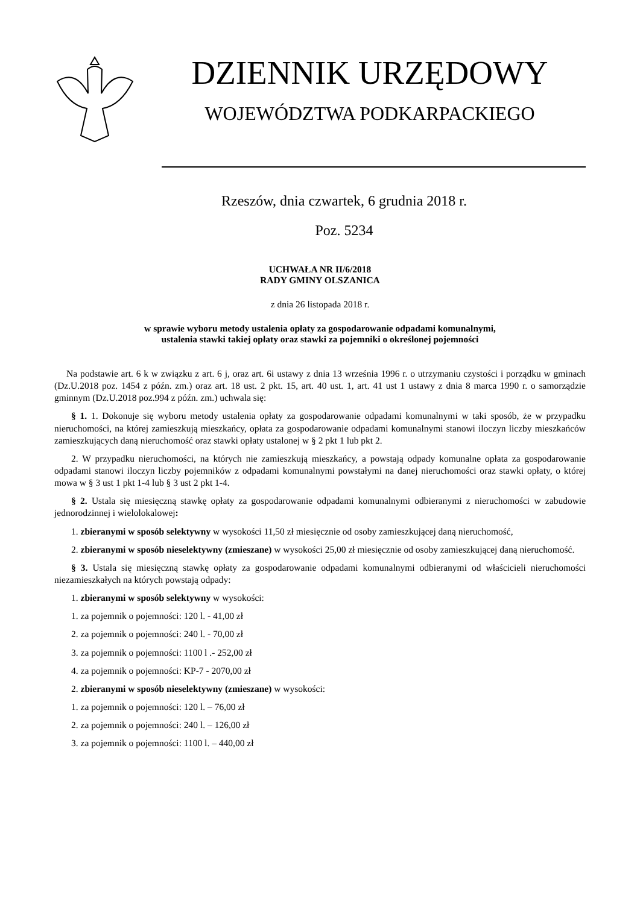DZIENNIK URZĘDOWY
WOJEWÓDZTWA PODKARPACKIEGO
Rzeszów, dnia czwartek, 6 grudnia 2018 r.
Poz. 5234
UCHWAŁA NR II/6/2018
RADY GMINY OLSZANICA
z dnia 26 listopada 2018 r.
w sprawie wyboru metody ustalenia opłaty za gospodarowanie odpadami komunalnymi,
ustalenia stawki takiej opłaty oraz stawki za pojemniki o określonej pojemności
Na podstawie art. 6 k w związku z art. 6 j, oraz art. 6i ustawy z dnia 13 września 1996 r. o utrzymaniu czystości i porządku w gminach (Dz.U.2018 poz. 1454 z późn. zm.) oraz art. 18 ust. 2 pkt. 15, art. 40 ust. 1, art. 41 ust 1 ustawy z dnia 8 marca 1990 r. o samorządzie gminnym (Dz.U.2018 poz.994 z późn. zm.) uchwala się:
§ 1. 1. Dokonuje się wyboru metody ustalenia opłaty za gospodarowanie odpadami komunalnymi w taki sposób, że w przypadku nieruchomości, na której zamieszkują mieszkańcy, opłata za gospodarowanie odpadami komunalnymi stanowi iloczyn liczby mieszkańców zamieszkujących daną nieruchomość oraz stawki opłaty ustalonej w § 2 pkt 1 lub pkt 2.
2. W przypadku nieruchomości, na których nie zamieszkują mieszkańcy, a powstają odpady komunalne opłata za gospodarowanie odpadami stanowi iloczyn liczby pojemników z odpadami komunalnymi powstałymi na danej nieruchomości oraz stawki opłaty, o której mowa w § 3 ust 1 pkt 1-4 lub § 3 ust 2 pkt 1-4.
§ 2. Ustala się miesięczną stawkę opłaty za gospodarowanie odpadami komunalnymi odbieranymi z nieruchomości w zabudowie jednorodzinnej i wielolokalowej:
1. zbieranymi w sposób selektywny w wysokości 11,50 zł miesięcznie od osoby zamieszkującej daną nieruchomość,
2. zbieranymi w sposób nieselektywny (zmieszane) w wysokości 25,00 zł miesięcznie od osoby zamieszkującej daną nieruchomość.
§ 3. Ustala się miesięczną stawkę opłaty za gospodarowanie odpadami komunalnymi odbieranymi od właścicieli nieruchomości niezamieszkałych na których powstają odpady:
1. zbieranymi w sposób selektywny w wysokości:
1. za pojemnik o pojemności: 120 l. - 41,00 zł
2. za pojemnik o pojemności: 240 l. - 70,00 zł
3. za pojemnik o pojemności: 1100 l .- 252,00 zł
4. za pojemnik o pojemności: KP-7 - 2070,00 zł
2. zbieranymi w sposób nieselektywny (zmieszane) w wysokości:
1. za pojemnik o pojemności: 120 l. – 76,00 zł
2. za pojemnik o pojemności: 240 l. – 126,00 zł
3. za pojemnik o pojemności: 1100 l. – 440,00 zł